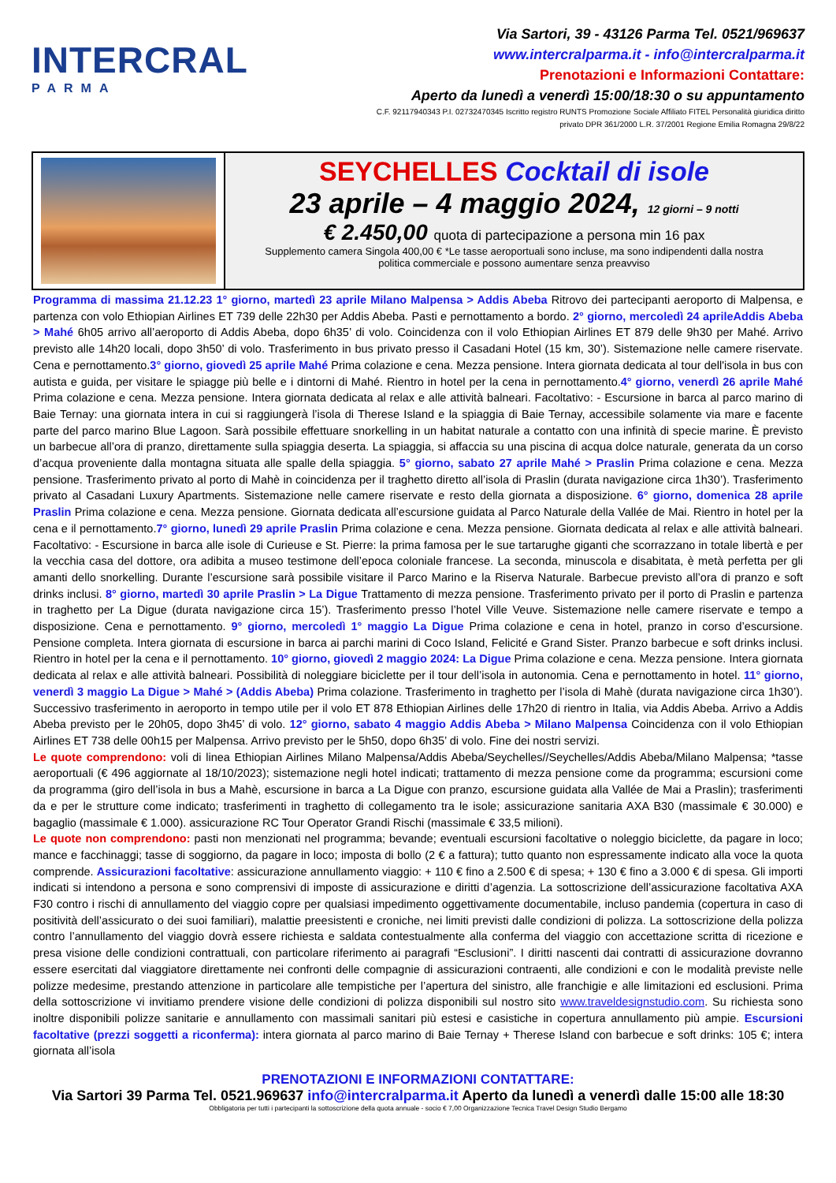INTERCRAL
PARMA
Via Sartori, 39 - 43126 Parma Tel. 0521/969637
www.intercralparma.it - info@intercralparma.it
Prenotazioni e Informazioni Contattare:
Aperto da lunedì a venerdì 15:00/18:30 o su appuntamento
C.F. 92117940343 P.I. 02732470345 Iscritto registro RUNTS Promozione Sociale Affiliato FITEL Personalità giuridica diritto
privato DPR 361/2000 L.R. 37/2001 Regione Emilia Romagna 29/8/22
SEYCHELLES Cocktail di isole
23 aprile – 4 maggio 2024, 12 giorni – 9 notti
€ 2.450,00 quota di partecipazione a persona min 16 pax
Supplemento camera Singola 400,00 € *Le tasse aeroportuali sono incluse, ma sono indipendenti dalla nostra
politica commerciale e possono aumentare senza preavviso
Programma di massima 21.12.23 1° giorno, martedì 23 aprile Milano Malpensa > Addis Abeba Ritrovo dei partecipanti aeroporto di Malpensa, e partenza con volo Ethiopian Airlines ET 739 delle 22h30 per Addis Abeba. Pasti e pernottamento a bordo. 2° giorno, mercoledì 24 aprileAddis Abeba > Mahé 6h05 arrivo all’aeroporto di Addis Abeba, dopo 6h35’ di volo. Coincidenza con il volo Ethiopian Airlines ET 879 delle 9h30 per Mahé. Arrivo previsto alle 14h20 locali, dopo 3h50’ di volo. Trasferimento in bus privato presso il Casadani Hotel (15 km, 30’). Sistemazione nelle camere riservate. Cena e pernottamento.3° giorno, giovedì 25 aprile Mahé Prima colazione e cena. Mezza pensione. Intera giornata dedicata al tour dell'isola in bus con autista e guida, per visitare le spiagge più belle e i dintorni di Mahé. Rientro in hotel per la cena in pernottamento.4° giorno, venerdì 26 aprile Mahé Prima colazione e cena. Mezza pensione. Intera giornata dedicata al relax e alle attività balneari. Facoltativo: - Escursione in barca al parco marino di Baie Ternay: una giornata intera in cui si raggiungerà l’isola di Therese Island e la spiaggia di Baie Ternay, accessibile solamente via mare e facente parte del parco marino Blue Lagoon. Sarà possibile effettuare snorkelling in un habitat naturale a contatto con una infinità di specie marine. È previsto un barbecue all’ora di pranzo, direttamente sulla spiaggia deserta. La spiaggia, si affaccia su una piscina di acqua dolce naturale, generata da un corso d’acqua proveniente dalla montagna situata alle spalle della spiaggia. 5° giorno, sabato 27 aprile Mahé > Praslin Prima colazione e cena. Mezza pensione. Trasferimento privato al porto di Mahè in coincidenza per il traghetto diretto all’isola di Praslin (durata navigazione circa 1h30’). Trasferimento privato al Casadani Luxury Apartments. Sistemazione nelle camere riservate e resto della giornata a disposizione. 6° giorno, domenica 28 aprile Praslin Prima colazione e cena. Mezza pensione. Giornata dedicata all’escursione guidata al Parco Naturale della Vallée de Mai. Rientro in hotel per la cena e il pernottamento.7° giorno, lunedì 29 aprile Praslin Prima colazione e cena. Mezza pensione. Giornata dedicata al relax e alle attività balneari. Facoltativo: - Escursione in barca alle isole di Curieuse e St. Pierre: la prima famosa per le sue tartarughe giganti che scorrazzano in totale libertà e per la vecchia casa del dottore, ora adibita a museo testimone dell’epoca coloniale francese. La seconda, minuscola e disabitata, è metà perfetta per gli amanti dello snorkelling. Durante l’escursione sarà possibile visitare il Parco Marino e la Riserva Naturale. Barbecue previsto all’ora di pranzo e soft drinks inclusi. 8° giorno, martedì 30 aprile Praslin > La Digue Trattamento di mezza pensione. Trasferimento privato per il porto di Praslin e partenza in traghetto per La Digue (durata navigazione circa 15’). Trasferimento presso l’hotel Ville Veuve. Sistemazione nelle camere riservate e tempo a disposizione. Cena e pernottamento. 9° giorno, mercoledì 1° maggio La Digue Prima colazione e cena in hotel, pranzo in corso d’escursione. Pensione completa. Intera giornata di escursione in barca ai parchi marini di Coco Island, Felicité e Grand Sister. Pranzo barbecue e soft drinks inclusi. Rientro in hotel per la cena e il pernottamento. 10° giorno, giovedì 2 maggio 2024: La Digue Prima colazione e cena. Mezza pensione. Intera giornata dedicata al relax e alle attività balneari. Possibilità di noleggiare biciclette per il tour dell’isola in autonomia. Cena e pernottamento in hotel. 11° giorno, venerdì 3 maggio La Digue > Mahé > (Addis Abeba) Prima colazione. Trasferimento in traghetto per l’isola di Mahè (durata navigazione circa 1h30’). Successivo trasferimento in aeroporto in tempo utile per il volo ET 878 Ethiopian Airlines delle 17h20 di rientro in Italia, via Addis Abeba. Arrivo a Addis Abeba previsto per le 20h05, dopo 3h45’ di volo. 12° giorno, sabato 4 maggio Addis Abeba > Milano Malpensa Coincidenza con il volo Ethiopian Airlines ET 738 delle 00h15 per Malpensa. Arrivo previsto per le 5h50, dopo 6h35’ di volo. Fine dei nostri servizi.
Le quote comprendono: voli di linea Ethiopian Airlines Milano Malpensa/Addis Abeba/Seychelles//Seychelles/Addis Abeba/Milano Malpensa; *tasse aeroportuali (€ 496 aggiornate al 18/10/2023); sistemazione negli hotel indicati; trattamento di mezza pensione come da programma; escursioni come da programma (giro dell’isola in bus a Mahè, escursione in barca a La Digue con pranzo, escursione guidata alla Vallée de Mai a Praslin); trasferimenti da e per le strutture come indicato; trasferimenti in traghetto di collegamento tra le isole; assicurazione sanitaria AXA B30 (massimale € 30.000) e bagaglio (massimale € 1.000). assicurazione RC Tour Operator Grandi Rischi (massimale € 33,5 milioni).
Le quote non comprendono: pasti non menzionati nel programma; bevande; eventuali escursioni facoltative o noleggio biciclette, da pagare in loco; mance e facchinaggi; tasse di soggiorno, da pagare in loco; imposta di bollo (2 € a fattura); tutto quanto non espressamente indicato alla voce la quota comprende. Assicurazioni facoltative: assicurazione annullamento viaggio: + 110 € fino a 2.500 € di spesa; + 130 € fino a 3.000 € di spesa. Gli importi indicati si intendono a persona e sono comprensivi di imposte di assicurazione e diritti d’agenzia. La sottoscrizione dell’assicurazione facoltativa AXA F30 contro i rischi di annullamento del viaggio copre per qualsiasi impedimento oggettivamente documentabile, incluso pandemia (copertura in caso di positività dell’assicurato o dei suoi familiari), malattie preesistenti e croniche, nei limiti previsti dalle condizioni di polizza. La sottoscrizione della polizza contro l’annullamento del viaggio dovrà essere richiesta e saldata contestualmente alla conferma del viaggio con accettazione scritta di ricezione e presa visione delle condizioni contrattuali, con particolare riferimento ai paragrafi “Esclusioni”. I diritti nascenti dai contratti di assicurazione dovranno essere esercitati dal viaggiatore direttamente nei confronti delle compagnie di assicurazioni contraenti, alle condizioni e con le modalità previste nelle polizze medesime, prestando attenzione in particolare alle tempistiche per l’apertura del sinistro, alle franchigie e alle limitazioni ed esclusioni. Prima della sottoscrizione vi invitiamo prendere visione delle condizioni di polizza disponibili sul nostro sito www.traveldesignstudio.com. Su richiesta sono inoltre disponibili polizze sanitarie e annullamento con massimali sanitari più estesi e casistiche in copertura annullamento più ampie. Escursioni facoltative (prezzi soggetti a riconferma): intera giornata al parco marino di Baie Ternay + Therese Island con barbecue e soft drinks: 105 €; intera giornata all’isola
PRENOTAZIONI E INFORMAZIONI CONTATTARE:
Via Sartori 39 Parma Tel. 0521.969637 info@intercralparma.it Aperto da lunedì a venerdì dalle 15:00 alle 18:30
Obbligatoria per tutti i partecipanti la sottoscrizione della quota annuale - socio € 7,00 Organizzazione Tecnica Travel Design Studio Bergamo